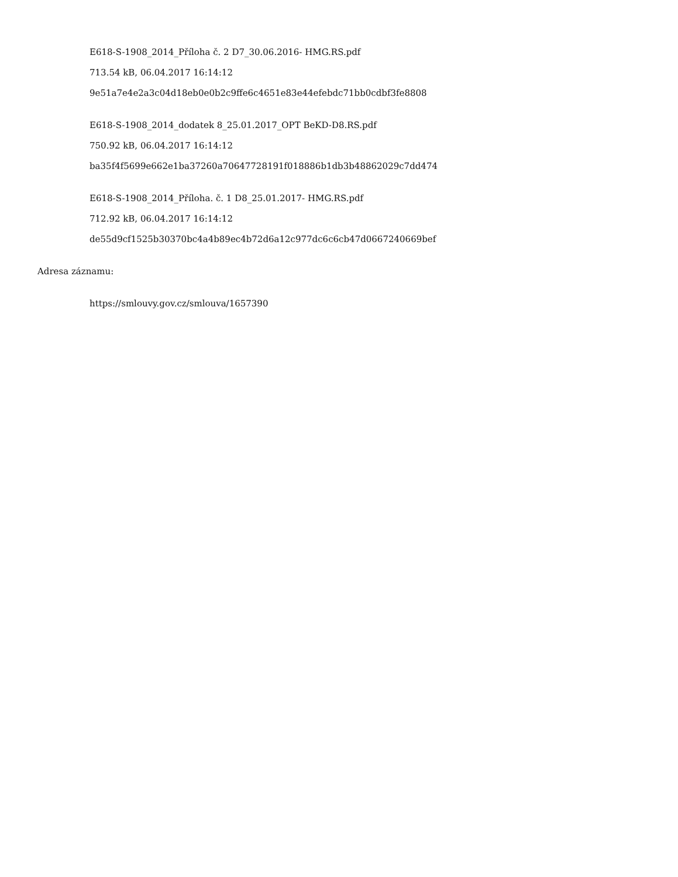E618-S-1908_2014_Příloha č. 2 D7_30.06.2016- HMG.RS.pdf
713.54 kB, 06.04.2017 16:14:12
9e51a7e4e2a3c04d18eb0e0b2c9ffe6c4651e83e44efebdc71bb0cdbf3fe8808
E618-S-1908_2014_dodatek 8_25.01.2017_OPT BeKD-D8.RS.pdf
750.92 kB, 06.04.2017 16:14:12
ba35f4f5699e662e1ba37260a70647728191f018886b1db3b48862029c7dd474
E618-S-1908_2014_Příloha. č. 1 D8_25.01.2017- HMG.RS.pdf
712.92 kB, 06.04.2017 16:14:12
de55d9cf1525b30370bc4a4b89ec4b72d6a12c977dc6c6cb47d0667240669bef
Adresa záznamu:
https://smlouvy.gov.cz/smlouva/1657390